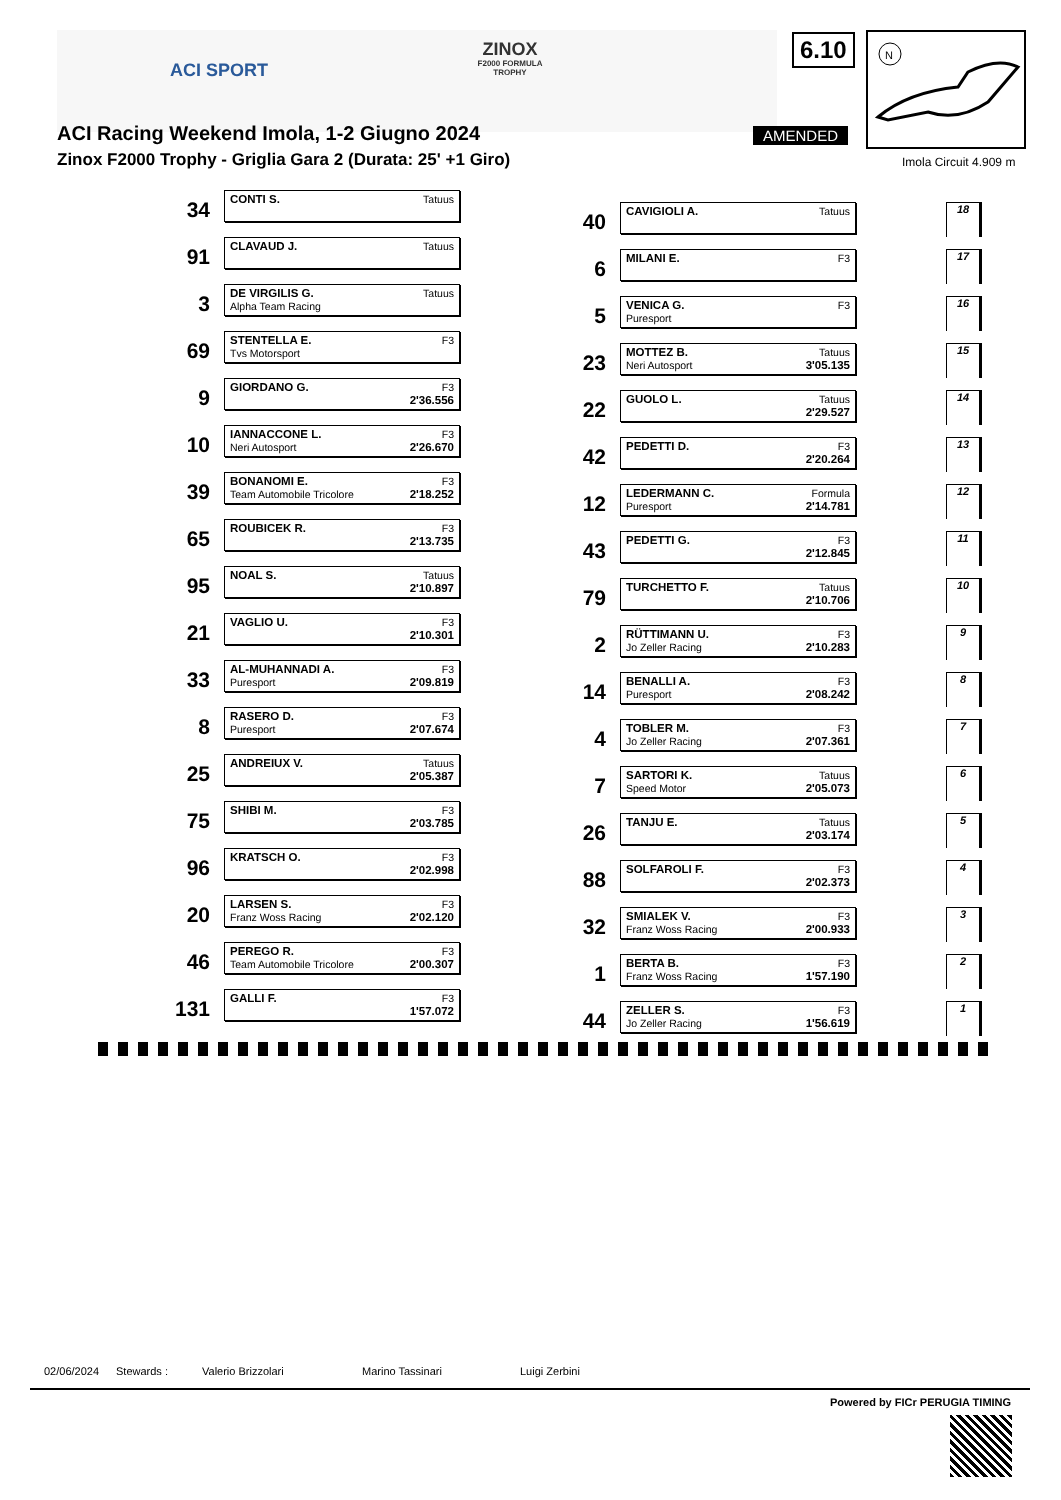ACI SPORT
ZINOX
F2000 FORMULA TROPHY
6.10
N
AMENDED
ACI Racing Weekend Imola, 1-2 Giugno 2024
Zinox F2000 Trophy - Griglia Gara 2 (Durata: 25' +1 Giro)
Imola Circuit 4.909 m
34
CONTI S. Tatuus
40
CAVIGIOLI A. Tatuus
18
91
CLAVAUD J. Tatuus
6
MILANI E. F3
17
3
DE VIRGILIS G. Tatuus Alpha Team Racing
5
VENICA G. F3 Puresport
16
69
STENTELLA E. F3 Tvs Motorsport
23
MOTTEZ B. Tatuus Neri Autosport 3'05.135
15
9
GIORDANO G. F3 2'36.556
22
GUOLO L. Tatuus 2'29.527
14
10
IANNACCONE L. F3 Neri Autosport 2'26.670
42
PEDETTI D. F3 2'20.264
13
39
BONANOMI E. F3 Team Automobile Tricolore 2'18.252
12
LEDERMANN C. Formula Puresport 2'14.781
12
65
ROUBICEK R. F3 2'13.735
43
PEDETTI G. F3 2'12.845
11
95
NOAL S. Tatuus 2'10.897
79
TURCHETTO F. Tatuus 2'10.706
10
21
VAGLIO U. F3 2'10.301
2
RÜTTIMANN U. F3 Jo Zeller Racing 2'10.283
9
33
AL-MUHANNADI A. F3 Puresport 2'09.819
14
BENALLI A. F3 Puresport 2'08.242
8
8
RASERO D. F3 Puresport 2'07.674
4
TOBLER M. F3 Jo Zeller Racing 2'07.361
7
25
ANDREIUX V. Tatuus 2'05.387
7
SARTORI K. Tatuus Speed Motor 2'05.073
6
75
SHIBI M. F3 2'03.785
26
TANJU E. Tatuus 2'03.174
5
96
KRATSCH O. F3 2'02.998
88
SOLFAROLI F. F3 2'02.373
4
20
LARSEN S. F3 Franz Woss Racing 2'02.120
32
SMIALEK V. F3 Franz Woss Racing 2'00.933
3
46
PEREGO R. F3 Team Automobile Tricolore 2'00.307
1
BERTA B. F3 Franz Woss Racing 1'57.190
2
131
GALLI F. F3 1'57.072
44
ZELLER S. F3 Jo Zeller Racing 1'56.619
1
02/06/2024 Stewards : Valerio Brizzolari Marino Tassinari Luigi Zerbini
Powered by FICr PERUGIA TIMING